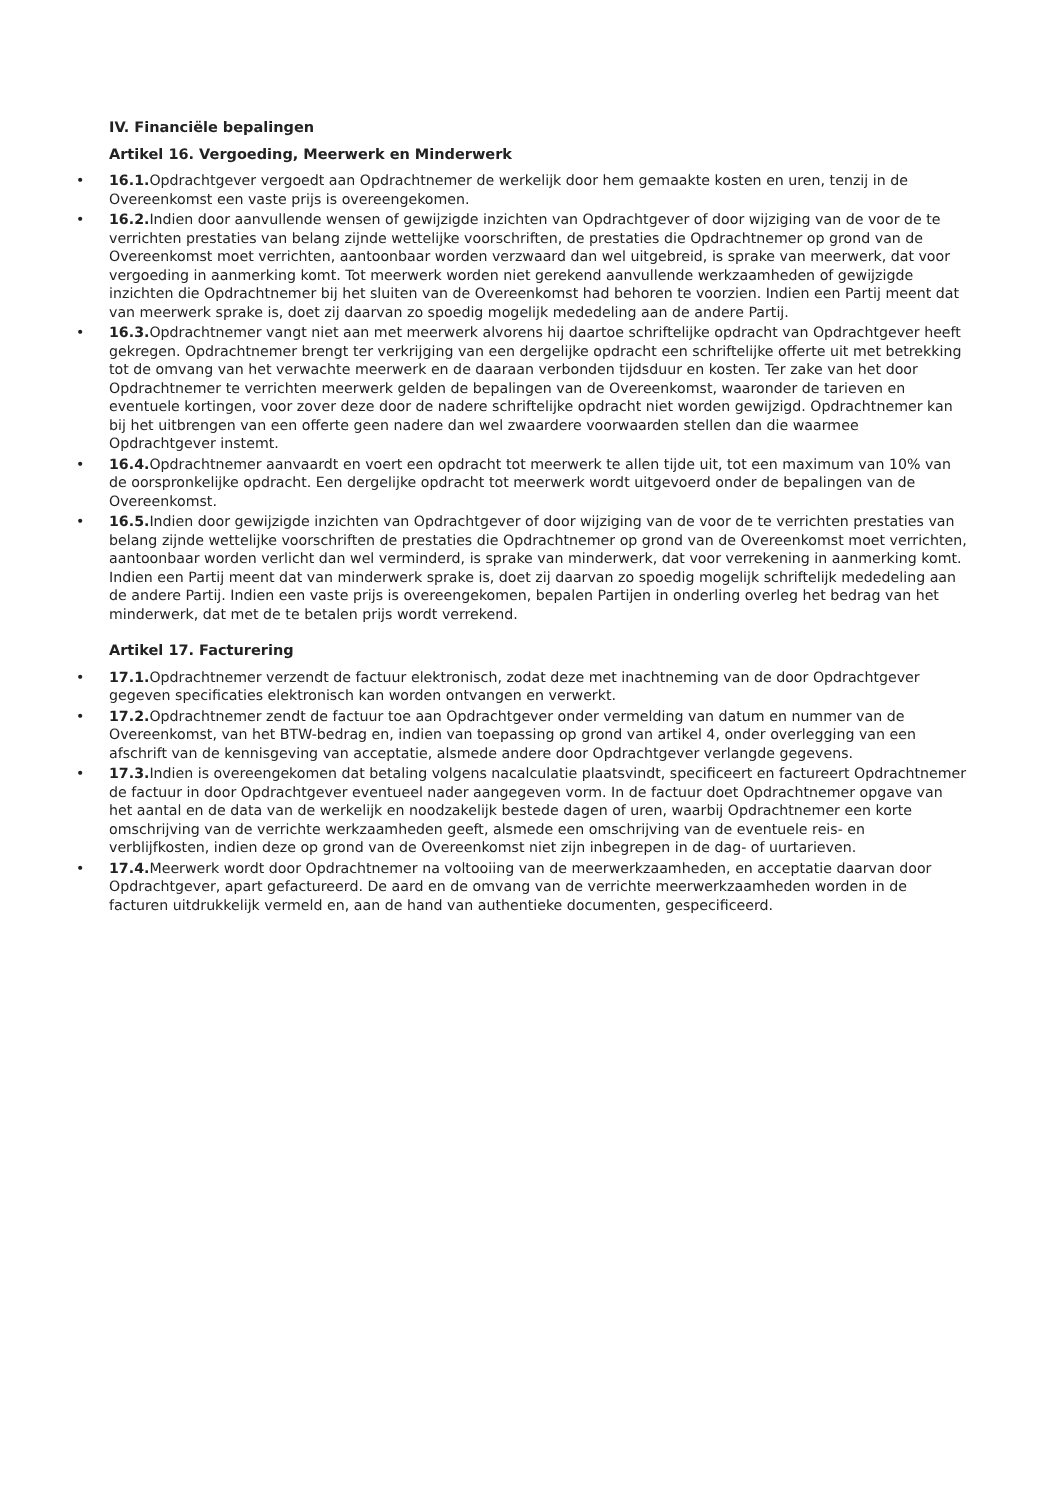IV. Financiële bepalingen
Artikel 16. Vergoeding, Meerwerk en Minderwerk
• 16.1. Opdrachtgever vergoedt aan Opdrachtnemer de werkelijk door hem gemaakte kosten en uren, tenzij in de Overeenkomst een vaste prijs is overeengekomen.
• 16.2. Indien door aanvullende wensen of gewijzigde inzichten van Opdrachtgever of door wijziging van de voor de te verrichten prestaties van belang zijnde wettelijke voorschriften, de prestaties die Opdrachtnemer op grond van de Overeenkomst moet verrichten, aantoonbaar worden verzwaard dan wel uitgebreid, is sprake van meerwerk, dat voor vergoeding in aanmerking komt. Tot meerwerk worden niet gerekend aanvullende werkzaamheden of gewijzigde inzichten die Opdrachtnemer bij het sluiten van de Overeenkomst had behoren te voorzien. Indien een Partij meent dat van meerwerk sprake is, doet zij daarvan zo spoedig mogelijk mededeling aan de andere Partij.
• 16.3. Opdrachtnemer vangt niet aan met meerwerk alvorens hij daartoe schriftelijke opdracht van Opdrachtgever heeft gekregen. Opdrachtnemer brengt ter verkrijging van een dergelijke opdracht een schriftelijke offerte uit met betrekking tot de omvang van het verwachte meerwerk en de daaraan verbonden tijdsduur en kosten. Ter zake van het door Opdrachtnemer te verrichten meerwerk gelden de bepalingen van de Overeenkomst, waaronder de tarieven en eventuele kortingen, voor zover deze door de nadere schriftelijke opdracht niet worden gewijzigd. Opdrachtnemer kan bij het uitbrengen van een offerte geen nadere dan wel zwaardere voorwaarden stellen dan die waarmee Opdrachtgever instemt.
• 16.4. Opdrachtnemer aanvaardt en voert een opdracht tot meerwerk te allen tijde uit, tot een maximum van 10% van de oorspronkelijke opdracht. Een dergelijke opdracht tot meerwerk wordt uitgevoerd onder de bepalingen van de Overeenkomst.
• 16.5. Indien door gewijzigde inzichten van Opdrachtgever of door wijziging van de voor de te verrichten prestaties van belang zijnde wettelijke voorschriften de prestaties die Opdrachtnemer op grond van de Overeenkomst moet verrichten, aantoonbaar worden verlicht dan wel verminderd, is sprake van minderwerk, dat voor verrekening in aanmerking komt. Indien een Partij meent dat van minderwerk sprake is, doet zij daarvan zo spoedig mogelijk schriftelijk mededeling aan de andere Partij. Indien een vaste prijs is overeengekomen, bepalen Partijen in onderling overleg het bedrag van het minderwerk, dat met de te betalen prijs wordt verrekend.
Artikel 17. Facturering
• 17.1. Opdrachtnemer verzendt de factuur elektronisch, zodat deze met inachtneming van de door Opdrachtgever gegeven specificaties elektronisch kan worden ontvangen en verwerkt.
• 17.2. Opdrachtnemer zendt de factuur toe aan Opdrachtgever onder vermelding van datum en nummer van de Overeenkomst, van het BTW-bedrag en, indien van toepassing op grond van artikel 4, onder overlegging van een afschrift van de kennisgeving van acceptatie, alsmede andere door Opdrachtgever verlangde gegevens.
• 17.3. Indien is overeengekomen dat betaling volgens nacalculatie plaatsvindt, specificeert en factureert Opdrachtnemer de factuur in door Opdrachtgever eventueel nader aangegeven vorm. In de factuur doet Opdrachtnemer opgave van het aantal en de data van de werkelijk en noodzakelijk bestede dagen of uren, waarbij Opdrachtnemer een korte omschrijving van de verrichte werkzaamheden geeft, alsmede een omschrijving van de eventuele reis- en verblijfkosten, indien deze op grond van de Overeenkomst niet zijn inbegrepen in de dag- of uurtarieven.
• 17.4. Meerwerk wordt door Opdrachtnemer na voltooiing van de meerwerkzaamheden, en acceptatie daarvan door Opdrachtgever, apart gefactureerd. De aard en de omvang van de verrichte meerwerkzaamheden worden in de facturen uitdrukkelijk vermeld en, aan de hand van authentieke documenten, gespecificeerd.